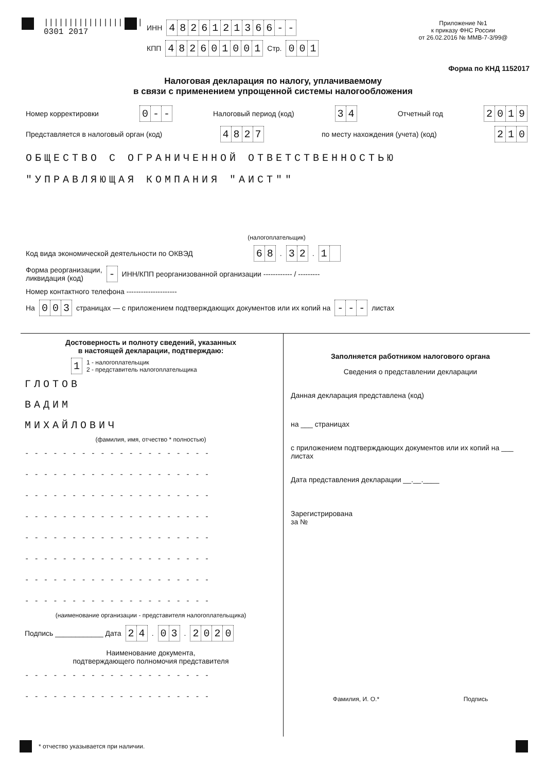||||||||||||||||||||
0301 2017
ИНН 4826121366 - -
КПП 482601001 Стр. 001
Приложение №1
к приказу ФНС России
от 26.02.2016 № ММВ-7-3/99@
Форма по КНД 1152017
Налоговая декларация по налогу, уплачиваемому
в связи с применением упрощенной системы налогообложения
Номер корректировки 0 - - Налоговый период (код) 34 Отчетный год 2019
Представляется в налоговый орган (код) 4827 по месту нахождения (учета) (код) 210
ОБЩЕСТВО С ОГРАНИЧЕННОЙ ОТВЕТСТВЕННОСТЬЮ
"УПРАВЛЯЮЩАЯ КОМПАНИЯ "АИСТ""
(налогоплательщик)
Код вида экономической деятельности по ОКВЭД 68. 32. 1
Форма реорганизации,
ликвидация (код) - ИНН/КПП реорганизованной организации ------------ / ---------
Номер контактного телефона ---------------------
На 003 страницах — с приложением подтверждающих документов или их копий на - - - листах
Достоверность и полноту сведений, указанных
в настоящей декларации, подтверждаю:
1 1 - налогоплательщик
2 - представитель налогоплательщика
ГЛОТОВ
ВАДИМ
МИХАЙЛОВИЧ
(фамилия, имя, отчество * полностью)
--------------------
--------------------
--------------------
--------------------
--------------------
--------------------
--------------------
--------------------
(наименование организации - представителя налогоплательщика)
Подпись ____________ Дата 24. 03. 2020
Наименование документа,
подтверждающего полномочия представителя
--------------------
--------------------
Заполняется работником налогового органа
Сведения о представлении декларации
Данная декларация представлена (код)
на ___ страницах
с приложением подтверждающих документов или их копий на ___ листах
Дата представления декларации __.__.____
Зарегистрирована
за №
Фамилия, И. О.* Подпись
* отчество указывается при наличии.